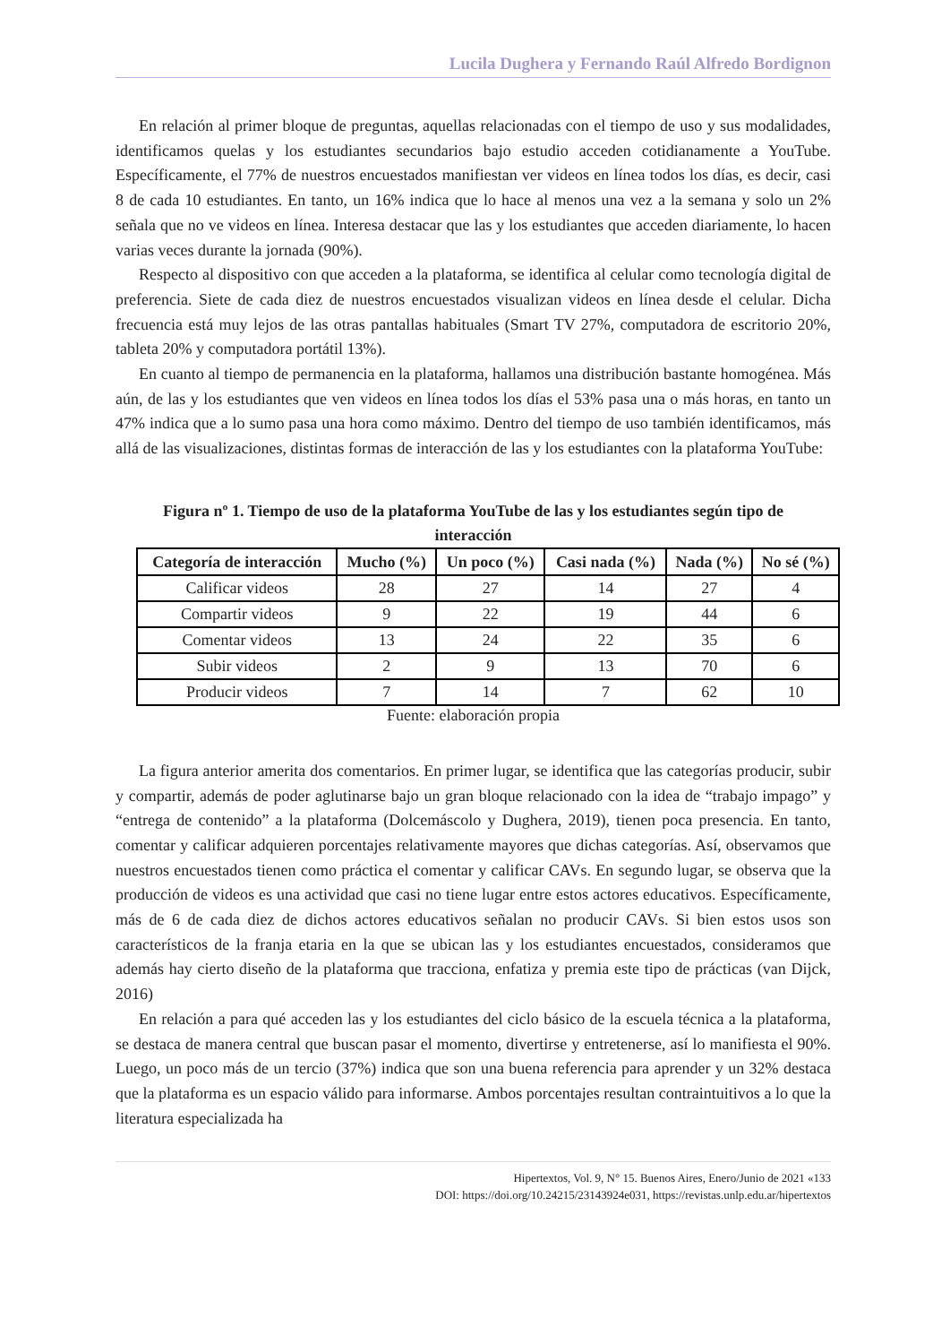Lucila Dughera y Fernando Raúl Alfredo Bordignon
En relación al primer bloque de preguntas, aquellas relacionadas con el tiempo de uso y sus modalidades, identificamos quelas y los estudiantes secundarios bajo estudio acceden cotidianamente a YouTube. Específicamente, el 77% de nuestros encuestados manifiestan ver videos en línea todos los días, es decir, casi 8 de cada 10 estudiantes. En tanto, un 16% indica que lo hace al menos una vez a la semana y solo un 2% señala que no ve videos en línea. Interesa destacar que las y los estudiantes que acceden diariamente, lo hacen varias veces durante la jornada (90%).
Respecto al dispositivo con que acceden a la plataforma, se identifica al celular como tecnología digital de preferencia. Siete de cada diez de nuestros encuestados visualizan videos en línea desde el celular. Dicha frecuencia está muy lejos de las otras pantallas habituales (Smart TV 27%, computadora de escritorio 20%, tableta 20% y computadora portátil 13%).
En cuanto al tiempo de permanencia en la plataforma, hallamos una distribución bastante homogénea. Más aún, de las y los estudiantes que ven videos en línea todos los días el 53% pasa una o más horas, en tanto un 47% indica que a lo sumo pasa una hora como máximo. Dentro del tiempo de uso también identificamos, más allá de las visualizaciones, distintas formas de interacción de las y los estudiantes con la plataforma YouTube:
Figura nº 1. Tiempo de uso de la plataforma YouTube de las y los estudiantes según tipo de interacción
| Categoría de interacción | Mucho (%) | Un poco (%) | Casi nada (%) | Nada (%) | No sé (%) |
| --- | --- | --- | --- | --- | --- |
| Calificar videos | 28 | 27 | 14 | 27 | 4 |
| Compartir videos | 9 | 22 | 19 | 44 | 6 |
| Comentar videos | 13 | 24 | 22 | 35 | 6 |
| Subir videos | 2 | 9 | 13 | 70 | 6 |
| Producir videos | 7 | 14 | 7 | 62 | 10 |
Fuente: elaboración propia
La figura anterior amerita dos comentarios. En primer lugar, se identifica que las categorías producir, subir y compartir, además de poder aglutinarse bajo un gran bloque relacionado con la idea de “trabajo impago” y “entrega de contenido” a la plataforma (Dolcemáscolo y Dughera, 2019), tienen poca presencia. En tanto, comentar y calificar adquieren porcentajes relativamente mayores que dichas categorías. Así, observamos que nuestros encuestados tienen como práctica el comentar y calificar CAVs. En segundo lugar, se observa que la producción de videos es una actividad que casi no tiene lugar entre estos actores educativos. Específicamente, más de 6 de cada diez de dichos actores educativos señalan no producir CAVs. Si bien estos usos son característicos de la franja etaria en la que se ubican las y los estudiantes encuestados, consideramos que además hay cierto diseño de la plataforma que tracciona, enfatiza y premia este tipo de prácticas (van Dijck, 2016)
En relación a para qué acceden las y los estudiantes del ciclo básico de la escuela técnica a la plataforma, se destaca de manera central que buscan pasar el momento, divertirse y entretenerse, así lo manifiesta el 90%. Luego, un poco más de un tercio (37%) indica que son una buena referencia para aprender y un 32% destaca que la plataforma es un espacio válido para informarse. Ambos porcentajes resultan contraintuitivos a lo que la literatura especializada ha
Hipertextos, Vol. 9, N° 15. Buenos Aires, Enero/Junio de 2021 «133
DOI: https://doi.org/10.24215/23143924e031, https://revistas.unlp.edu.ar/hipertextos